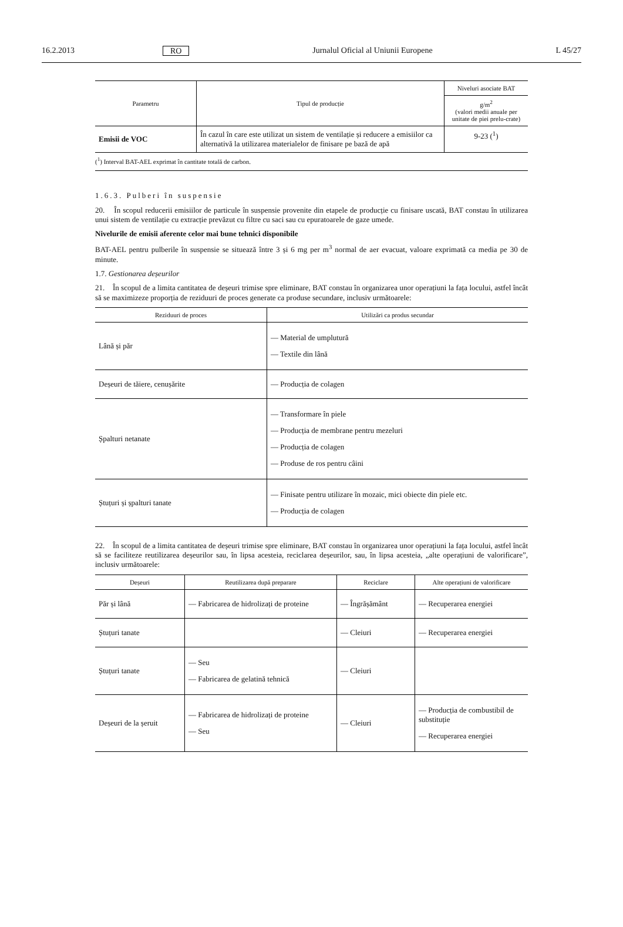16.2.2013 RO Jurnalul Oficial al Uniunii Europene L 45/27
| Parametru | Tipul de producție | Niveluri asociate BAT |
| --- | --- | --- |
| | | g/m<sup>2</sup> (valori medii anuale per unitate de piei prelu-crate) |
| Emisii de VOC | În cazul în care este utilizat un sistem de ventilație și reducere a emisiilor ca alternativă la utilizarea materialelor de finisare pe bază de apă | 9-23 (<sup>1</sup>) |
(<sup>1</sup>) Interval BAT-AEL exprimat în cantitate totală de carbon.
1.6.3. Pulberi în suspensie
20. În scopul reducerii emisiilor de particule în suspensie provenite din etapele de producție cu finisare uscată, BAT constau în utilizarea unui sistem de ventilație cu extracție prevăzut cu filtre cu saci sau cu epuratoarele de gaze umede.
Nivelurile de emisii aferente celor mai bune tehnici disponibile
BAT-AEL pentru pulberile în suspensie se situează între 3 și 6 mg per m<sup>3</sup> normal de aer evacuat, valoare exprimată ca media pe 30 de minute.
1.7. Gestionarea deșeurilor
21. În scopul de a limita cantitatea de deșeuri trimise spre eliminare, BAT constau în organizarea unor operațiuni la fața locului, astfel încât să se maximizeze proporția de reziduuri de proces generate ca produse secundare, inclusiv următoarele:
| Reziduuri de proces | Utilizări ca produs secundar |
| --- | --- |
| Lână și păr | — Material de umplutură — Textile din lână |
| Deșeuri de tăiere, cenușărite | — Producția de colagen |
| Șpalturi netanate | — Transformare în piele — Producția de membrane pentru mezeluri — Producția de colagen — Produse de ros pentru câini |
| Ștuțuri și șpalturi tanate | — Finisate pentru utilizare în mozaic, mici obiecte din piele etc. — Producția de colagen |
22. În scopul de a limita cantitatea de deșeuri trimise spre eliminare, BAT constau în organizarea unor operațiuni la fața locului, astfel încât să se faciliteze reutilizarea deșeurilor sau, în lipsa acesteia, reciclarea deșeurilor, sau, în lipsa acesteia, „alte operațiuni de valorificare”, inclusiv următoarele:
| Deșeuri | Reutilizarea după preparare | Reciclare | Alte operațiuni de valorificare |
| --- | --- | --- | --- |
| Păr și lână | — Fabricarea de hidrolizați de proteine | — Îngrășământ | — Recuperarea energiei |
| Ștuțuri tanate | | — Cleiuri | — Recuperarea energiei |
| Ștuțuri tanate | — Seu — Fabricarea de gelatină tehnică | — Cleiuri | |
| Deșeuri de la șeruit | — Fabricarea de hidrolizați de proteine — Seu | — Cleiuri | — Producția de combustibil de substituție — Recuperarea energiei |